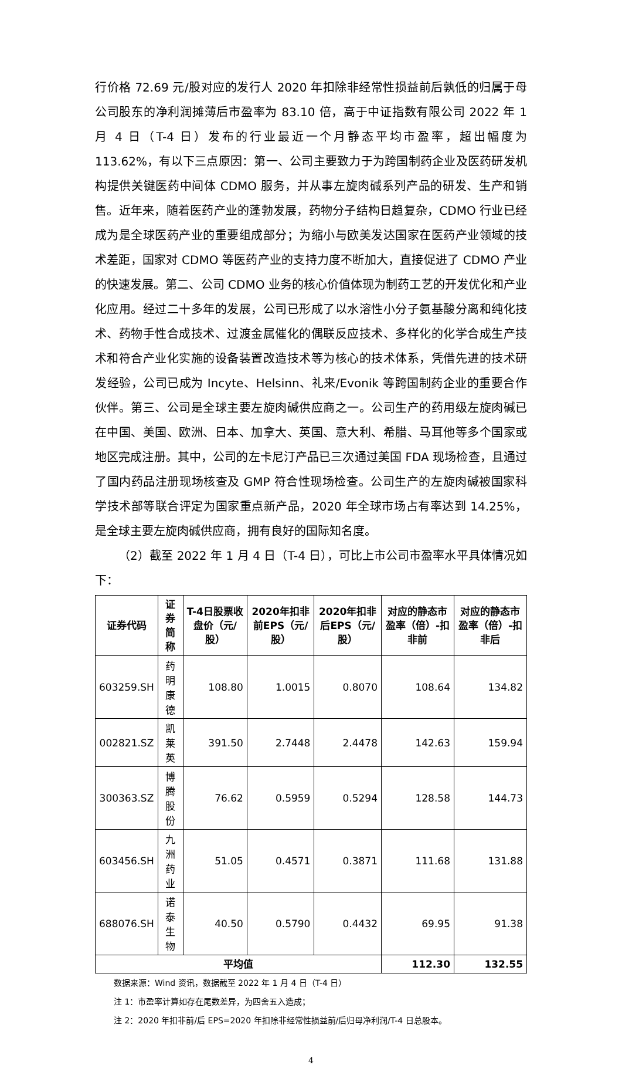行价格 72.69 元/股对应的发行人 2020 年扣除非经常性损益前后孰低的归属于母公司股东的净利润摊薄后市盈率为 83.10 倍，高于中证指数有限公司 2022 年 1 月 4 日（T-4 日）发布的行业最近一个月静态平均市盈率，超出幅度为 113.62%，有以下三点原因：第一、公司主要致力于为跨国制药企业及医药研发机构提供关键医药中间体 CDMO 服务，并从事左旋肉碱系列产品的研发、生产和销售。近年来，随着医药产业的蓬勃发展，药物分子结构日趋复杂，CDMO 行业已经成为是全球医药产业的重要组成部分；为缩小与欧美发达国家在医药产业领域的技术差距，国家对 CDMO 等医药产业的支持力度不断加大，直接促进了 CDMO 产业的快速发展。第二、公司 CDMO 业务的核心价值体现为制药工艺的开发优化和产业化应用。经过二十多年的发展，公司已形成了以水溶性小分子氨基酸分离和纯化技术、药物手性合成技术、过渡金属催化的偶联反应技术、多样化的化学合成生产技术和符合产业化实施的设备装置改造技术等为核心的技术体系，凭借先进的技术研发经验，公司已成为 Incyte、Helsinn、礼来/Evonik 等跨国制药企业的重要合作伙伴。第三、公司是全球主要左旋肉碱供应商之一。公司生产的药用级左旋肉碱已在中国、美国、欧洲、日本、加拿大、英国、意大利、希腊、马耳他等多个国家或地区完成注册。其中，公司的左卡尼汀产品已三次通过美国 FDA 现场检查，且通过了国内药品注册现场核查及 GMP 符合性现场检查。公司生产的左旋肉碱被国家科学技术部等联合评定为国家重点新产品，2020 年全球市场占有率达到 14.25%，是全球主要左旋肉碱供应商，拥有良好的国际知名度。
（2）截至 2022 年 1 月 4 日（T-4 日），可比上市公司市盈率水平具体情况如下：
| 证券代码 | 证券简称 | T-4日股票收盘价（元/股） | 2020年扣非前EPS（元/股） | 2020年扣非后EPS（元/股） | 对应的静态市盈率（倍）-扣非前 | 对应的静态市盈率（倍）-扣非后 |
| --- | --- | --- | --- | --- | --- | --- |
| 603259.SH | 药明康德 | 108.80 | 1.0015 | 0.8070 | 108.64 | 134.82 |
| 002821.SZ | 凯莱英 | 391.50 | 2.7448 | 2.4478 | 142.63 | 159.94 |
| 300363.SZ | 博腾股份 | 76.62 | 0.5959 | 0.5294 | 128.58 | 144.73 |
| 603456.SH | 九洲药业 | 51.05 | 0.4571 | 0.3871 | 111.68 | 131.88 |
| 688076.SH | 诺泰生物 | 40.50 | 0.5790 | 0.4432 | 69.95 | 91.38 |
| 平均值 | | | | | 112.30 | 132.55 |
数据来源：Wind 资讯，数据截至 2022 年 1 月 4 日（T-4 日）
注 1：市盈率计算如存在尾数差异，为四舍五入造成；
注 2：2020 年扣非前/后 EPS=2020 年扣除非经常性损益前/后归母净利润/T-4 日总股本。
4